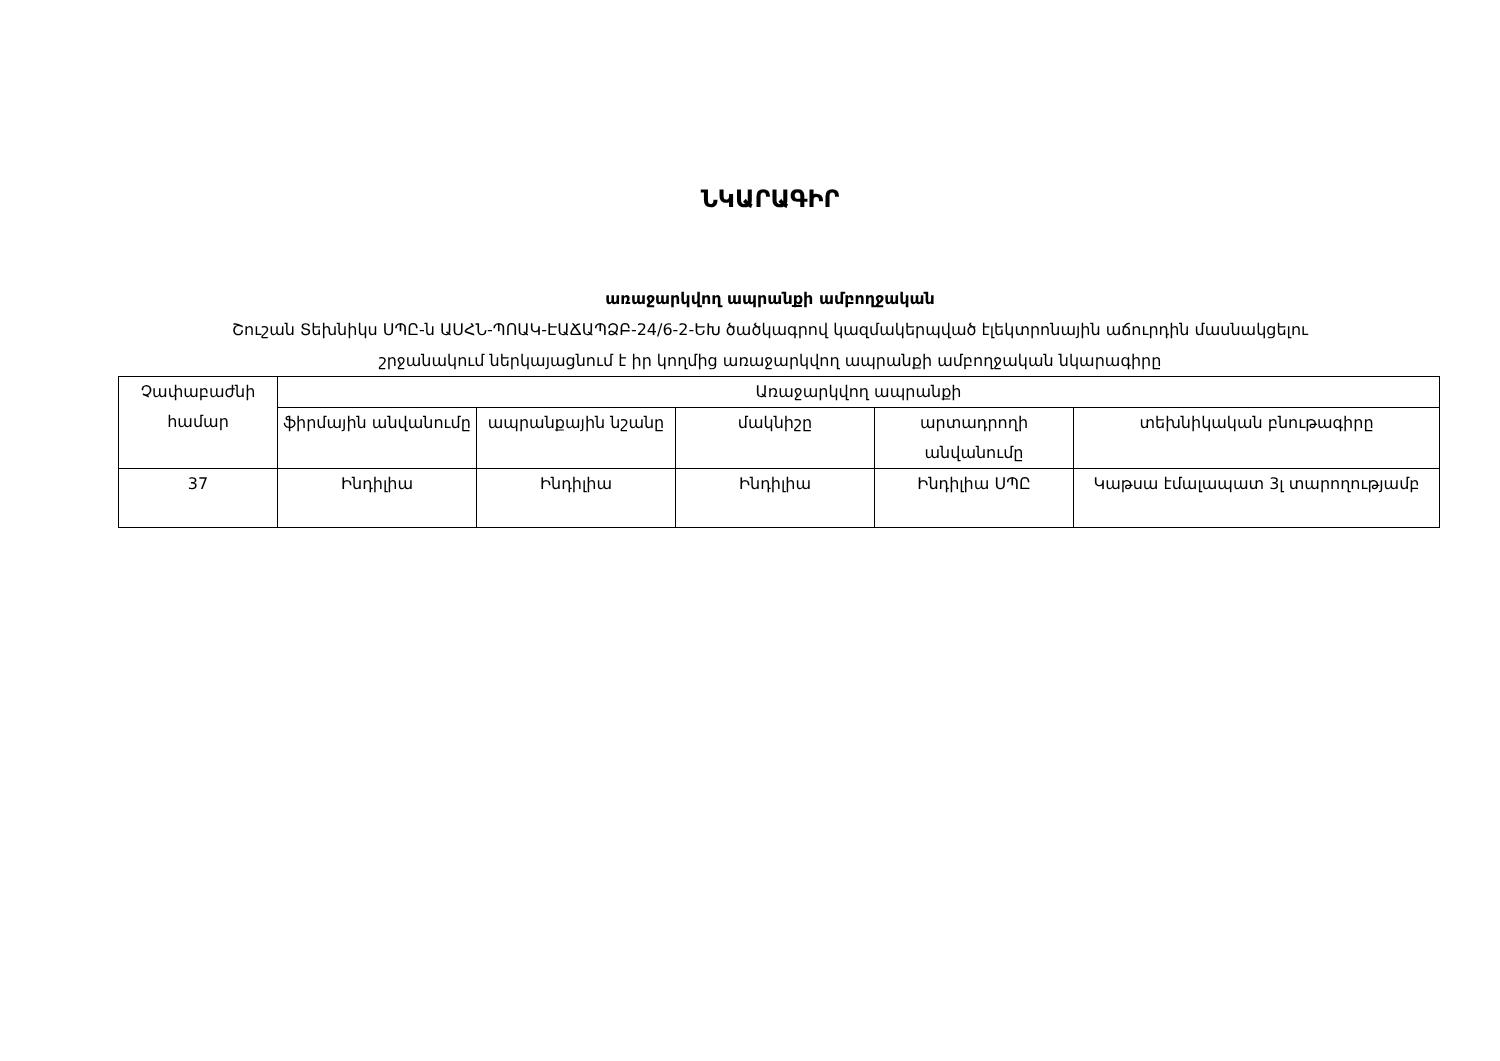ՆԿԱՐԱԳԻՐ
առաջարկվող ապրանքի ամբողջական
Շուշան Տեխնիկս ՍՊԸ-ն ԱՍՀՆ-ՊՈԱԿ-ԷԱՃԱՊՁԲ-24/6-2-ԵԽ ծածկագրով կազմակերպված էլեկտրոնային աճուրդին մասնակցելու
շրջանակում ներկայացնում է իր կողմից առաջարկվող ապրանքի ամբողջական նկարագիրը
| Չափաբաժնի համար | Առաջարկվող ապրանքի | | | | |
| --- | --- | --- | --- | --- | --- |
| | ֆիրմային անվանումը | ապրանքային նշանը | մակնիշը | արտադրողի անվանումը | տեխնիկական բնութագիրը |
| 37 | Ինդիլիա | Ինդիլիա | Ինդիլիա | Ինդիլիա ՍՊԸ | Կաթսա էմալապատ 3լ տարողությամբ |